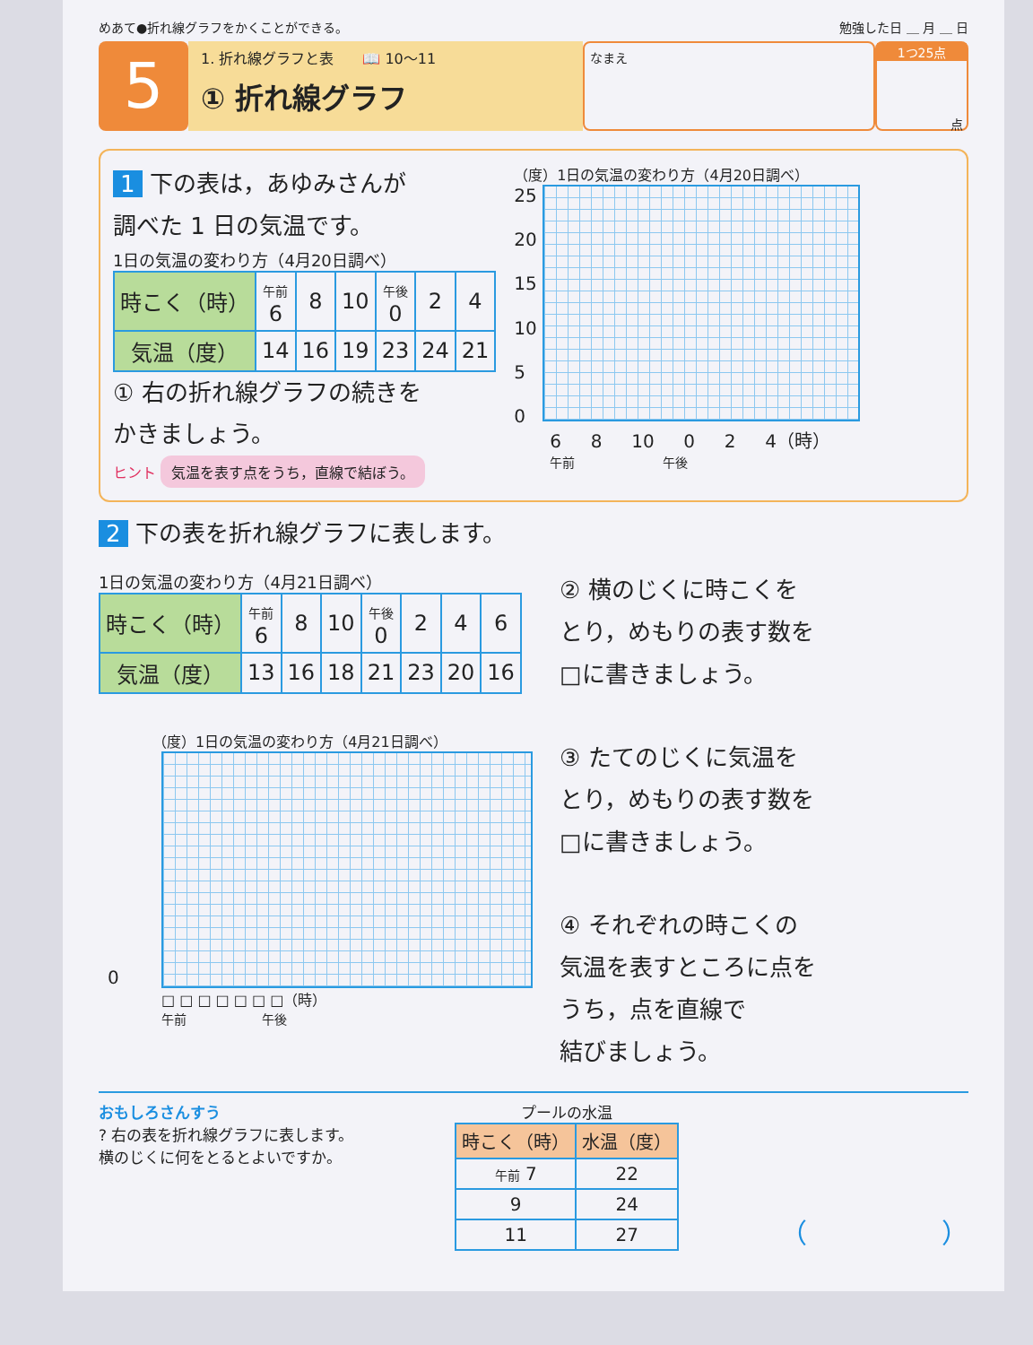めあて●折れ線グラフをかくことができる。 勉強した日 ＿ 月 ＿ 日
5
1. 折れ線グラフと表　　📖 10〜11
① 折れ線グラフ
なまえ
1つ25点
点
1 下の表は，あゆみさんが
調べた 1 日の気温です。
1日の気温の変わり方（4月20日調べ）
| 時こく（時） | 午前 6 | 8 | 10 | 午後 0 | 2 | 4 |
| 気温（度） | 14 | 16 | 19 | 23 | 24 | 21 |
① 右の折れ線グラフの続きを
かきましょう。
ヒント 気温を表す点をうち，直線で結ぼう。
（度）1日の気温の変わり方（4月20日調べ）
25
20
15
10
5
0
6 　 8 　 10 　 0 　 2 　 4（時）
午前　　　　　　　午後
2 下の表を折れ線グラフに表します。
1日の気温の変わり方（4月21日調べ）
| 時こく（時） | 午前 6 | 8 | 10 | 午後 0 | 2 | 4 | 6 |
| 気温（度） | 13 | 16 | 18 | 21 | 23 | 20 | 16 |
（度）1日の気温の変わり方（4月21日調べ）
0
□ □ □ □ □ □ □（時）
午前　　　　　　午後
② 横のじくに時こくを
とり，めもりの表す数を
□に書きましょう。
③ たてのじくに気温を
とり，めもりの表す数を
□に書きましょう。
④ それぞれの時こくの
気温を表すところに点を
うち，点を直線で
結びましょう。
おもしろさんすう
? 右の表を折れ線グラフに表します。
横のじくに何をとるとよいですか。
プールの水温
| 時こく（時） | 水温（度） |
| --- | --- |
| 午前 7 | 22 |
| 9 | 24 |
| 11 | 27 |
（　　　　　）